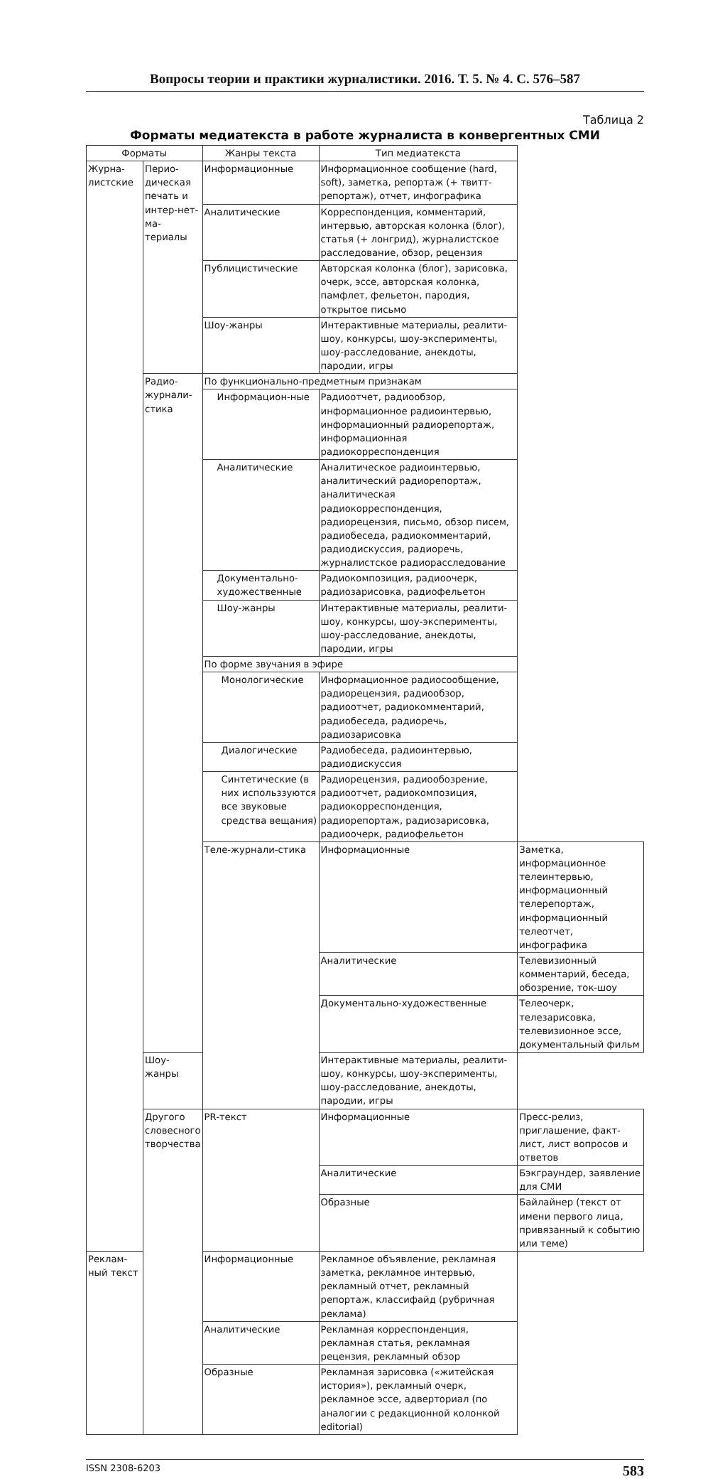Вопросы теории и практики журналистики. 2016. Т. 5. № 4. С. 576–587
Таблица 2
Форматы медиатекста в работе журналиста в конвергентных СМИ
| Форматы | | Жанры текста | Тип медиатекста | |
| --- | --- | --- | --- | --- |
| Журна-листские | Перио-дическая печать и интер-нет-ма-териалы | Информационные | Информационное сообщение (hard, soft), заметка, репортаж (+ твитт-репортаж), отчет, инфографика | |
| | | Аналитические | Корреспонденция, комментарий, интервью, авторская колонка (блог), статья (+ лонгрид), журналистское расследование, обзор, рецензия | |
| | | Публицистические | Авторская колонка (блог), зарисовка, очерк, эссе, авторская колонка, памфлет, фельетон, пародия, открытое письмо | |
| | | Шоу-жанры | Интерактивные материалы, реалити-шоу, конкурсы, шоу-эксперименты, шоу-расследование, анекдоты, пародии, игры | |
| | Радио-журнали-стика | По функционально-предметным признакам | | |
| | | Информацион-ные | Радиоотчет, радиообзор, информационное радиоинтервью, информационный радиорепортаж, информационная радиокорреспонденция | |
| | | Аналитические | Аналитическое радиоинтервью, аналитический радиорепортаж, аналитическая радиокорреспонденция, радиорецензия, письмо, обзор писем, радиобеседа, радиокомментарий, радиодискуссия, радиоречь, журналистское радиорасследование | |
| | | Документально-художественные | Радиокомпозиция, радиоочерк, радиозарисовка, радиофельетон | |
| | | Шоу-жанры | Интерактивные материалы, реалити-шоу, конкурсы, шоу-эксперименты, шоу-расследование, анекдоты, пародии, игры | |
| | | По форме звучания в эфире | | |
| | | Монологические | Информационное радиосообщение, радиорецензия, радиообзор, радиоотчет, радиокомментарий, радиобеседа, радиоречь, радиозарисовка | |
| | | Диалогические | Радиобеседа, радиоинтервью, радиодискуссия | |
| | | Синтетические (в них использзуются все звуковые средства вещания) | Радиорецензия, радиообозрение, радиоотчет, радиокомпозиция, радиокорреспонденция, радиорепортаж, радиозарисовка, радиоочерк, радиофельетон | |
| | | Теле-журнали-стика | Информационные | Заметка, информационное телеинтервью, информационный телерепортаж, информационный телеотчет, инфографика |
| | | | Аналитические | Телевизионный комментарий, беседа, обозрение, ток-шоу |
| | | | Документально-художественные | Телеочерк, телезарисовка, телевизионное эссе, документальный фильм |
| | Шоу-жанры | | Интерактивные материалы, реалити-шоу, конкурсы, шоу-эксперименты, шоу-расследование, анекдоты, пародии, игры | |
| | Другого словесного творчества | PR-текст | Информационные | Пресс-релиз, приглашение, факт-лист, лист вопросов и ответов |
| | | | Аналитические | Бэкграундер, заявление для СМИ |
| | | | Образные | Байлайнер (текст от имени первого лица, привязанный к событию или теме) |
| Реклам-ный текст | | Информационные | Рекламное объявление, рекламная заметка, рекламное интервью, рекламный отчет, рекламный репортаж, классифайд (рубричная реклама) | |
| | | Аналитические | Рекламная корреспонденция, рекламная статья, рекламная рецензия, рекламный обзор | |
| | | Образные | Рекламная зарисовка («житейская история»), рекламный очерк, рекламное эссе, адверториал (по аналогии с редакционной колонкой editorial) | |
ISSN 2308-6203 583